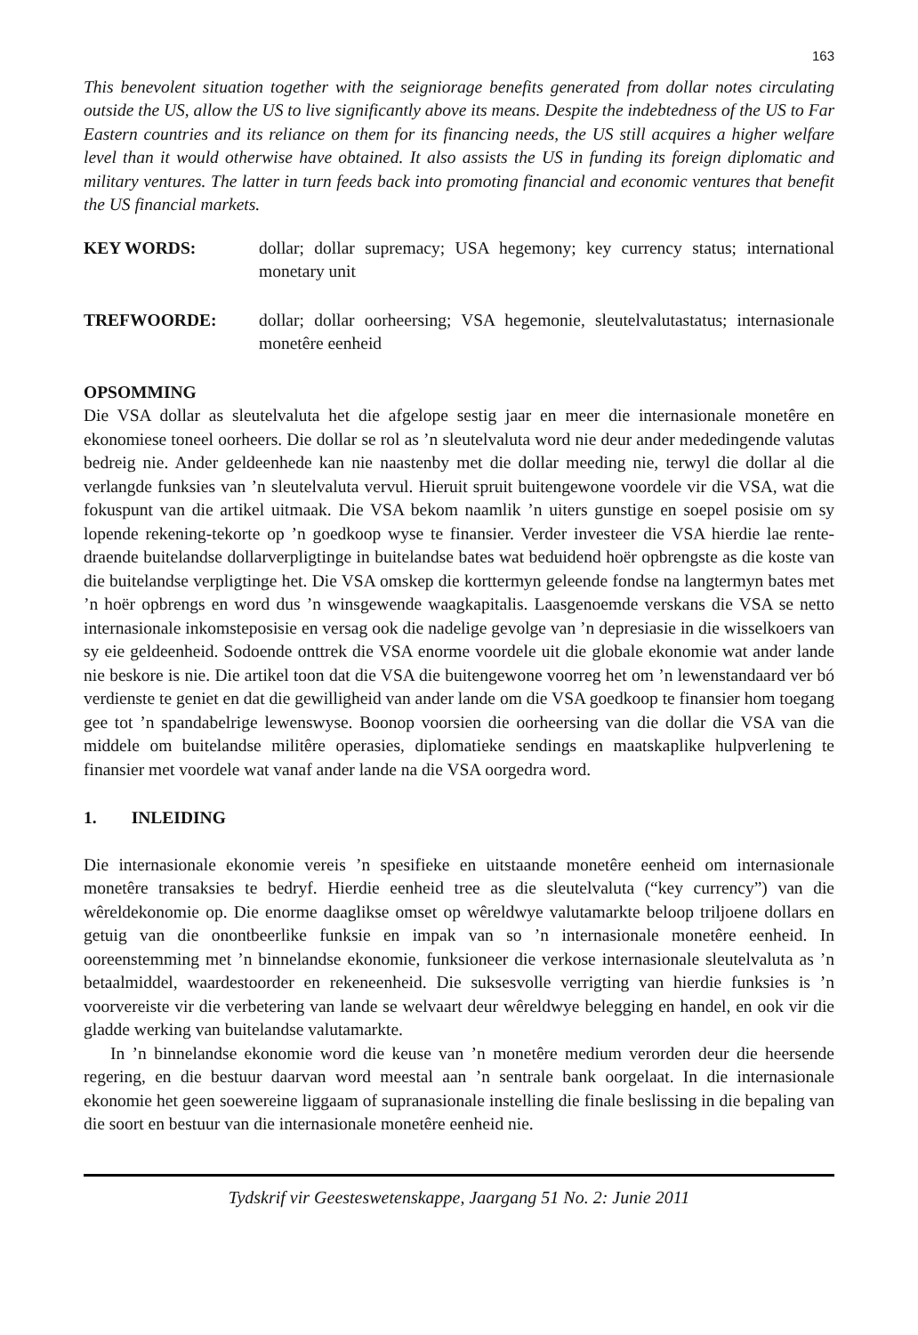163
This benevolent situation together with the seigniorage benefits generated from dollar notes circulating outside the US, allow the US to live significantly above its means. Despite the indebtedness of the US to Far Eastern countries and its reliance on them for its financing needs, the US still acquires a higher welfare level than it would otherwise have obtained. It also assists the US in funding its foreign diplomatic and military ventures. The latter in turn feeds back into promoting financial and economic ventures that benefit the US financial markets.
KEY WORDS: dollar; dollar supremacy; USA hegemony; key currency status; international monetary unit
TREFWOORDE: dollar; dollar oorheersing; VSA hegemonie, sleutelvalutastatus; internasionale monetêre eenheid
OPSOMMING
Die VSA dollar as sleutelvaluta het die afgelope sestig jaar en meer die internasionale monetêre en ekonomiese toneel oorheers. Die dollar se rol as ’n sleutelvaluta word nie deur ander mededingende valutas bedreig nie. Ander geldeenhede kan nie naastenby met die dollar meeding nie, terwyl die dollar al die verlangde funksies van ’n sleutelvaluta vervul. Hieruit spruit buitengewone voordele vir die VSA, wat die fokuspunt van die artikel uitmaak. Die VSA bekom naamlik ’n uiters gunstige en soepel posisie om sy lopende rekening-tekorte op ’n goedkoop wyse te finansier. Verder investeer die VSA hierdie lae rente-draende buitelandse dollarverpligtinge in buitelandse bates wat beduidend hoër opbrengste as die koste van die buitelandse verpligtinge het. Die VSA omskep die korttermyn geleende fondse na langtermyn bates met ’n hoër opbrengs en word dus ’n winsgewende waagkapitalis. Laasgenoemde verskans die VSA se netto internasionale inkomsteposisie en versag ook die nadelige gevolge van ’n depresiasie in die wisselkoers van sy eie geldeenheid. Sodoende onttrek die VSA enorme voordele uit die globale ekonomie wat ander lande nie beskore is nie. Die artikel toon dat die VSA die buitengewone voorreg het om ’n lewenstandaard ver bó verdienste te geniet en dat die gewilligheid van ander lande om die VSA goedkoop te finansier hom toegang gee tot ’n spandabelrige lewenswyse. Boonop voorsien die oorheersing van die dollar die VSA van die middele om buitelandse militêre operasies, diplomatieke sendings en maatskaplike hulpverlening te finansier met voordele wat vanaf ander lande na die VSA oorgedra word.
1. INLEIDING
Die internasionale ekonomie vereis ’n spesifieke en uitstaande monetêre eenheid om internasionale monetêre transaksies te bedryf. Hierdie eenheid tree as die sleutelvaluta (“key currency”) van die wêreldekonomie op. Die enorme daaglikse omset op wêreldwye valutamarkte beloop triljoene dollars en getuig van die onontbeerlike funksie en impak van so ’n internasionale monetêre eenheid. In ooreenstemming met ’n binnelandse ekonomie, funksioneer die verkose internasionale sleutelvaluta as ’n betaalmiddel, waardestoorder en rekeneenheid. Die suksesvolle verrigting van hierdie funksies is ’n voorvereiste vir die verbetering van lande se welvaart deur wêreldwye belegging en handel, en ook vir die gladde werking van buitelandse valutamarkte.
In ’n binnelandse ekonomie word die keuse van ’n monetêre medium verorden deur die heersende regering, en die bestuur daarvan word meestal aan ’n sentrale bank oorgelaat. In die internasionale ekonomie het geen soewereine liggaam of supranasionale instelling die finale beslissing in die bepaling van die soort en bestuur van die internasionale monetêre eenheid nie.
Tydskrif vir Geesteswetenskappe, Jaargang 51 No. 2: Junie 2011